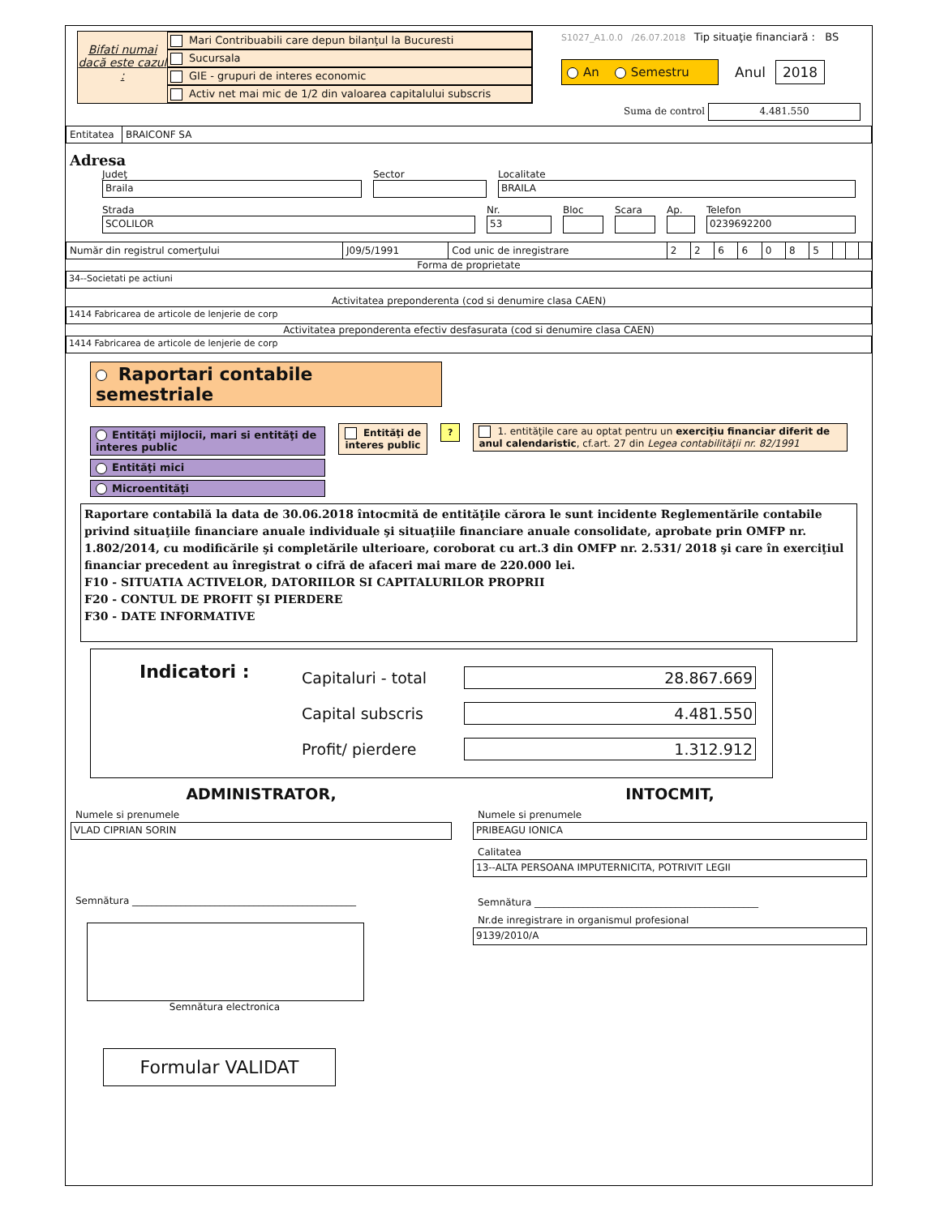Bifati numai dacă este cazul :
Mari Contribuabili care depun bilanţul la Bucuresti
Sucursala
GIE - grupuri de interes economic
Activ net mai mic de 1/2 din valoarea capitalului subscris
S1027_A1.0.0 /26.07.2018 Tip situaţie financiară : BS
An Semestru
Anul 2018
Suma de control 4.481.550
| Entitatea | BRAICONF SA |
Adresa
Judeţ
Braila
Sector
Localitate
BRAILA
Strada
SCOLILOR
Nr.
53
Bloc Scara Ap.
Telefon
0239692200
| Număr din registrul comerţului | J09/5/1991 | Cod unic de inregistrare | 2 | 2 | 6 | 6 | 0 | 8 | 5 | | | |
Forma de proprietate
34--Societati pe actiuni
Activitatea preponderenta (cod si denumire clasa CAEN)
1414 Fabricarea de articole de lenjerie de corp
Activitatea preponderenta efectiv desfasurata (cod si denumire clasa CAEN)
1414 Fabricarea de articole de lenjerie de corp
Raportari contabile semestriale
Entităţi mijlocii, mari si entităţi de interes public
Entităţi mici
Microentităţi
Entităţi de interes public
? 1. entităţile care au optat pentru un exerciţiu financiar diferit de anul calendaristic, cf.art. 27 din Legea contabilităţii nr. 82/1991
Raportare contabilă la data de 30.06.2018 întocmită de entităţile cărora le sunt incidente Reglementările contabile privind situaţiile financiare anuale individuale şi situaţiile financiare anuale consolidate, aprobate prin OMFP nr. 1.802/2014, cu modificările şi completările ulterioare, coroborat cu art.3 din OMFP nr. 2.531/ 2018 şi care în exerciţiul financiar precedent au înregistrat o cifră de afaceri mai mare de 220.000 lei.
F10 - SITUATIA ACTIVELOR, DATORIILOR SI CAPITALURILOR PROPRII
F20 - CONTUL DE PROFIT ŞI PIERDERE
F30 - DATE INFORMATIVE
Indicatori :
Capitaluri - total 28.867.669
Capital subscris 4.481.550
Profit/ pierdere 1.312.912
ADMINISTRATOR,
Numele si prenumele
VLAD CIPRIAN SORIN
Semnătura ______________________________________________
Semnătura electronica
Formular VALIDAT
INTOCMIT,
Numele si prenumele
PRIBEAGU IONICA
Calitatea
13--ALTA PERSOANA IMPUTERNICITA, POTRIVIT LEGII
Semnătura ______________________________________________
Nr.de inregistrare in organismul profesional
9139/2010/A